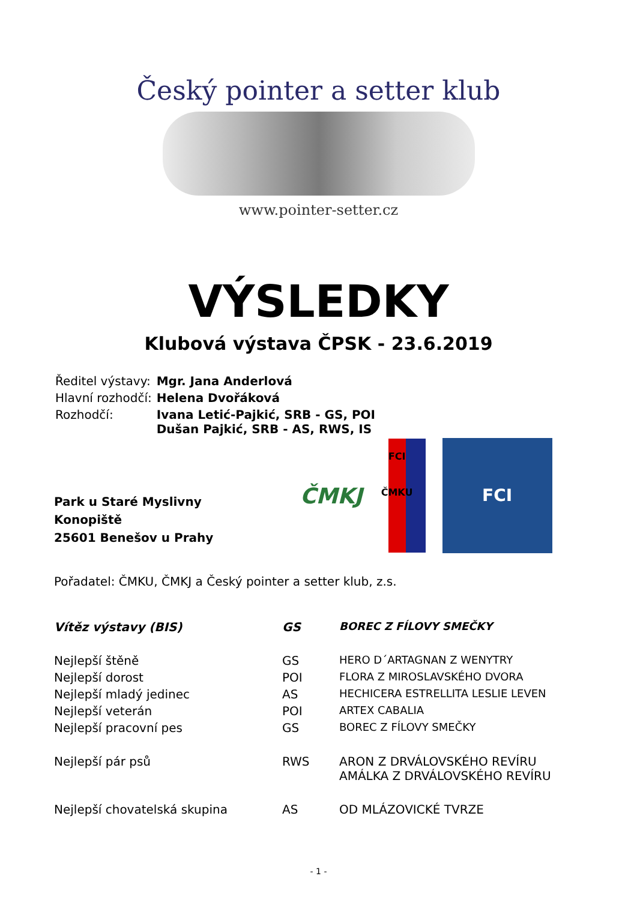Český pointer a setter klub
www.pointer-setter.cz
VÝSLEDKY
Klubová výstava ČPSK - 23.6.2019
| Ředitel výstavy: | Mgr. Jana Anderlová |
| Hlavní rozhodčí: | Helena Dvořáková |
| Rozhodčí: | Ivana Letić-Pajkić, SRB - GS, POI Dušan Pajkić, SRB - AS, RWS, IS |
Park u Staré Myslivny
Konopiště
25601 Benešov u Prahy
ČMKJ FCI
ČMKU FCI
Pořadatel: ČMKU, ČMKJ a Český pointer a setter klub, z.s.
| Vítěz výstavy (BIS) | GS | BOREC Z FÍLOVY SMEČKY |
| Nejlepší štěně | GS | HERO D´ARTAGNAN Z WENYTRY |
| Nejlepší dorost | POI | FLORA Z MIROSLAVSKÉHO DVORA |
| Nejlepší mladý jedinec | AS | HECHICERA ESTRELLITA LESLIE LEVEN |
| Nejlepší veterán | POI | ARTEX CABALIA |
| Nejlepší pracovní pes | GS | BOREC Z FÍLOVY SMEČKY |
| Nejlepší pár psů | RWS | ARON Z DRVÁLOVSKÉHO REVÍRU AMÁLKA Z DRVÁLOVSKÉHO REVÍRU |
| Nejlepší chovatelská skupina | AS | OD MLÁZOVICKÉ TVRZE |
- 1 -